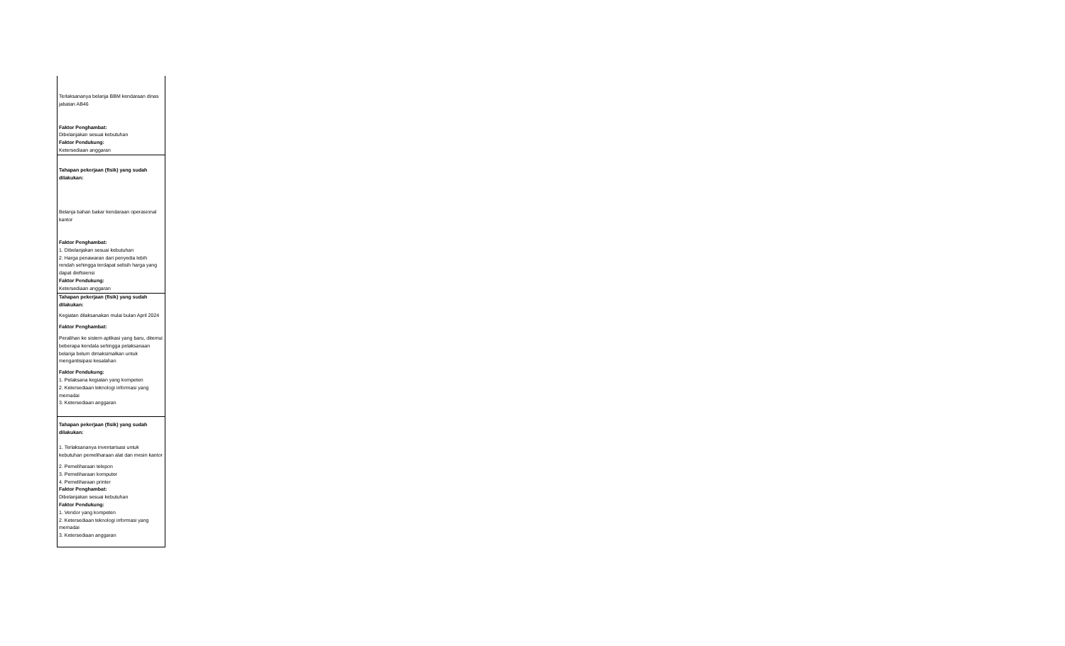| Terlaksananya belanja BBM kendaraan dinas jabatan AB46 Faktor Penghambat: Dibelanjakan sesuai kebutuhan Faktor Pendukung: Ketersediaan anggaran |
| Tahapan pekerjaan (fisik) yang sudah dilakukan: Belanja bahan bakar kendaraan operasional kantor Faktor Penghambat: 1. Dibelanjakan sesuai kebutuhan 2. Harga penawaran dari penyedia lebih rendah sehingga terdapat selisih harga yang dapat diefisiensi Faktor Pendukung: Ketersediaan anggaran |
| Tahapan pekerjaan (fisik) yang sudah dilakukan: Kegiatan dilaksanakan mulai bulan April 2024 Faktor Penghambat: Peralihan ke sistem aplikasi yang baru, ditemui beberapa kendala sehingga pelaksanaan belanja belum dimaksimalkan untuk mengantisipasi kesalahan Faktor Pendukung: 1. Pelaksana kegiatan yang kompeten 2. Ketersediaan teknologi informasi yang memadai 3. Ketersediaan anggaran |
| Tahapan pekerjaan (fisik) yang sudah dilakukan: 1. Terlaksananya inventarisasi untuk kebutuhan pemeliharaan alat dan mesin kantor 2. Pemeliharaan telepon 3. Pemeliharaan komputer 4. Pemeliharaan printer Faktor Penghambat: Dibelanjakan sesuai kebutuhan Faktor Pendukung: 1. Vendor yang kompeten 2. Ketersediaan teknologi informasi yang memadai 3. Ketersediaan anggaran |